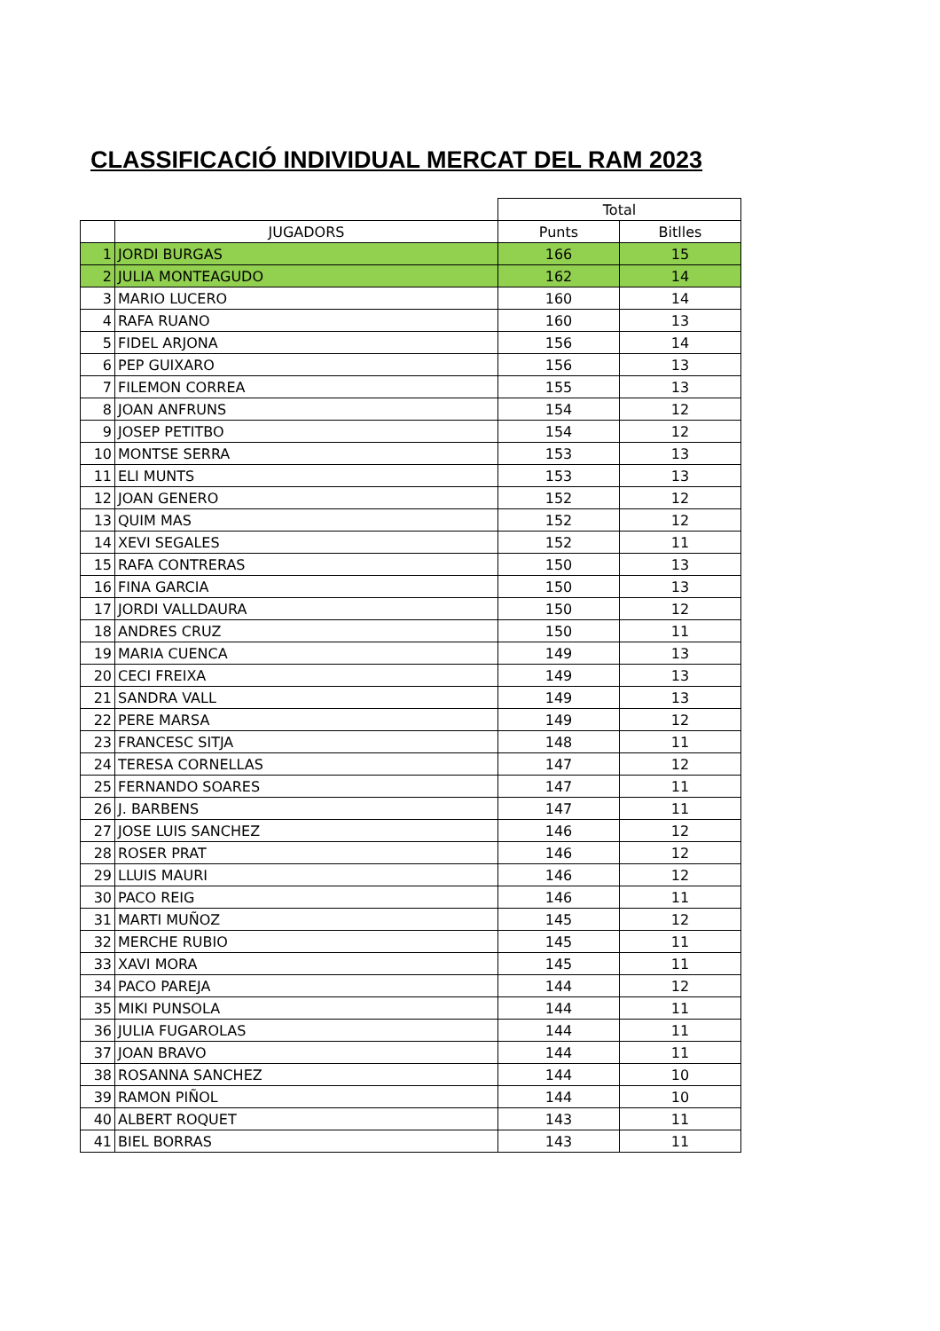CLASSIFICACIÓ INDIVIDUAL MERCAT DEL RAM 2023
| | | Total | |
| --- | --- | --- | --- |
| | JUGADORS | Punts | Bitlles |
| 1 | JORDI BURGAS | 166 | 15 |
| 2 | JULIA MONTEAGUDO | 162 | 14 |
| 3 | MARIO LUCERO | 160 | 14 |
| 4 | RAFA RUANO | 160 | 13 |
| 5 | FIDEL ARJONA | 156 | 14 |
| 6 | PEP GUIXARO | 156 | 13 |
| 7 | FILEMON CORREA | 155 | 13 |
| 8 | JOAN ANFRUNS | 154 | 12 |
| 9 | JOSEP PETITBO | 154 | 12 |
| 10 | MONTSE SERRA | 153 | 13 |
| 11 | ELI MUNTS | 153 | 13 |
| 12 | JOAN GENERO | 152 | 12 |
| 13 | QUIM MAS | 152 | 12 |
| 14 | XEVI SEGALES | 152 | 11 |
| 15 | RAFA CONTRERAS | 150 | 13 |
| 16 | FINA GARCIA | 150 | 13 |
| 17 | JORDI VALLDAURA | 150 | 12 |
| 18 | ANDRES CRUZ | 150 | 11 |
| 19 | MARIA CUENCA | 149 | 13 |
| 20 | CECI FREIXA | 149 | 13 |
| 21 | SANDRA VALL | 149 | 13 |
| 22 | PERE MARSA | 149 | 12 |
| 23 | FRANCESC SITJA | 148 | 11 |
| 24 | TERESA CORNELLAS | 147 | 12 |
| 25 | FERNANDO SOARES | 147 | 11 |
| 26 | J. BARBENS | 147 | 11 |
| 27 | JOSE LUIS SANCHEZ | 146 | 12 |
| 28 | ROSER PRAT | 146 | 12 |
| 29 | LLUIS MAURI | 146 | 12 |
| 30 | PACO REIG | 146 | 11 |
| 31 | MARTI MUÑOZ | 145 | 12 |
| 32 | MERCHE RUBIO | 145 | 11 |
| 33 | XAVI MORA | 145 | 11 |
| 34 | PACO PAREJA | 144 | 12 |
| 35 | MIKI PUNSOLA | 144 | 11 |
| 36 | JULIA FUGAROLAS | 144 | 11 |
| 37 | JOAN BRAVO | 144 | 11 |
| 38 | ROSANNA SANCHEZ | 144 | 10 |
| 39 | RAMON PIÑOL | 144 | 10 |
| 40 | ALBERT ROQUET | 143 | 11 |
| 41 | BIEL BORRAS | 143 | 11 |